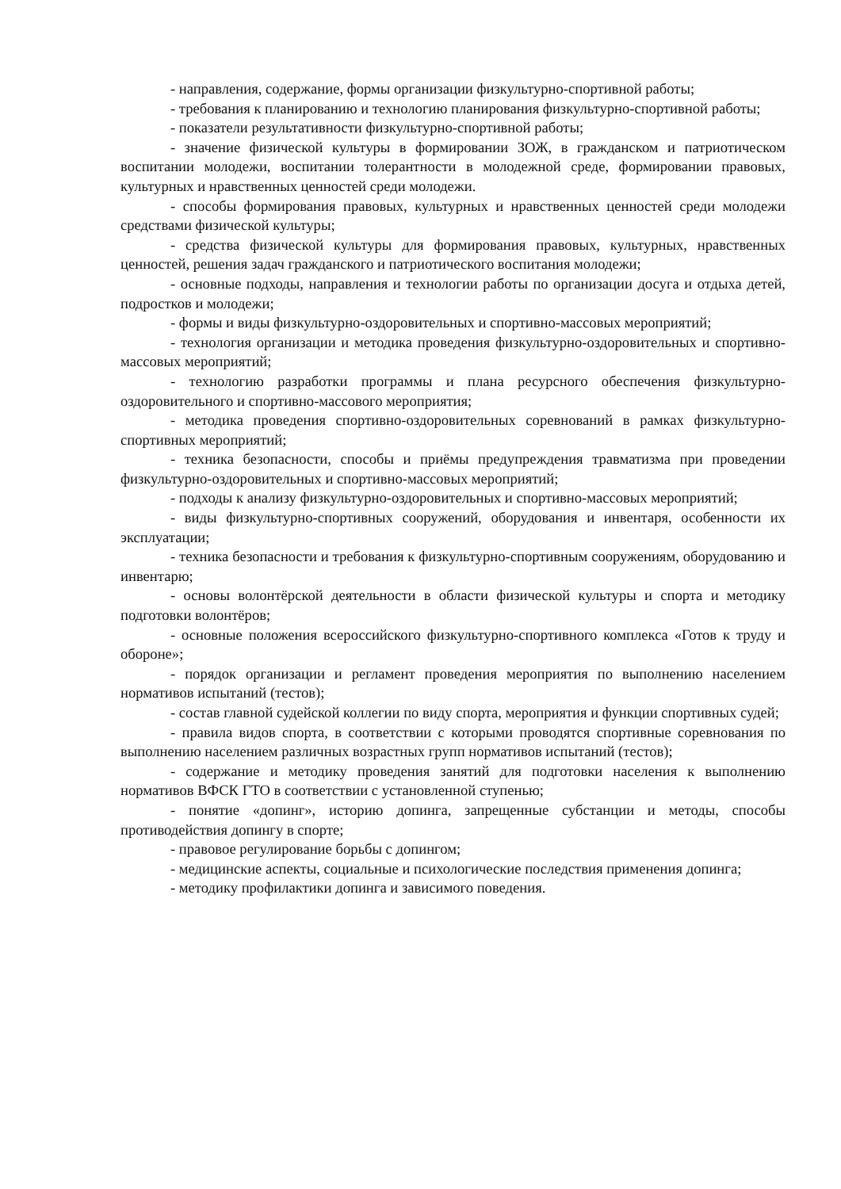- направления, содержание, формы организации физкультурно-спортивной работы;
- требования к планированию и технологию планирования физкультурно-спортивной работы;
- показатели результативности физкультурно-спортивной работы;
- значение физической культуры в формировании ЗОЖ, в гражданском и патриотическом воспитании молодежи, воспитании толерантности в молодежной среде, формировании правовых, культурных и нравственных ценностей среди молодежи.
- способы формирования правовых, культурных и нравственных ценностей среди молодежи средствами физической культуры;
- средства физической культуры для формирования правовых, культурных, нравственных ценностей, решения задач гражданского и патриотического воспитания молодежи;
- основные подходы, направления и технологии работы по организации досуга и отдыха детей, подростков и молодежи;
- формы и виды физкультурно-оздоровительных и спортивно-массовых мероприятий;
- технология организации и методика проведения физкультурно-оздоровительных и спортивно-массовых мероприятий;
- технологию разработки программы и плана ресурсного обеспечения физкультурно-оздоровительного и спортивно-массового мероприятия;
- методика проведения спортивно-оздоровительных соревнований в рамках физкультурно-спортивных мероприятий;
- техника безопасности, способы и приёмы предупреждения травматизма при проведении физкультурно-оздоровительных и спортивно-массовых мероприятий;
- подходы к анализу физкультурно-оздоровительных и спортивно-массовых мероприятий;
- виды физкультурно-спортивных сооружений, оборудования и инвентаря, особенности их эксплуатации;
- техника безопасности и требования к физкультурно-спортивным сооружениям, оборудованию и инвентарю;
- основы волонтёрской деятельности в области физической культуры и спорта и методику подготовки волонтёров;
- основные положения всероссийского физкультурно-спортивного комплекса «Готов к труду и обороне»;
- порядок организации и регламент проведения мероприятия по выполнению населением нормативов испытаний (тестов);
- состав главной судейской коллегии по виду спорта, мероприятия и функции спортивных судей;
- правила видов спорта, в соответствии с которыми проводятся спортивные соревнования по выполнению населением различных возрастных групп нормативов испытаний (тестов);
- содержание и методику проведения занятий для подготовки населения к выполнению нормативов ВФСК ГТО в соответствии с установленной ступенью;
- понятие «допинг», историю допинга, запрещенные субстанции и методы, способы противодействия допингу в спорте;
- правовое регулирование борьбы с допингом;
- медицинские аспекты, социальные и психологические последствия применения допинга;
- методику профилактики допинга и зависимого поведения.